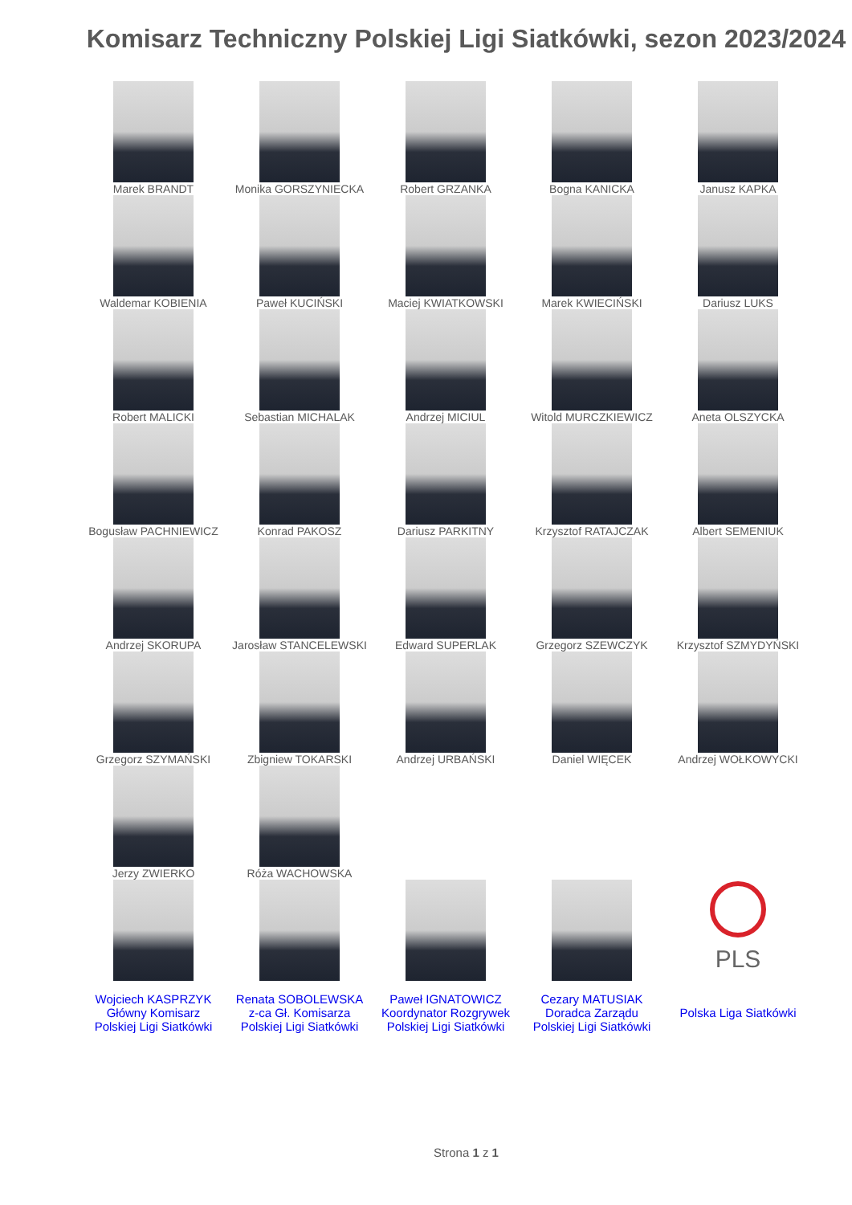Komisarz Techniczny Polskiej Ligi Siatkówki, sezon 2023/2024
| Marek BRANDT | Monika GORSZYNIECKA | Robert GRZANKA | Bogna KANICKA | Janusz KAPKA |
| Waldemar KOBIENIA | Paweł KUCIŃSKI | Maciej KWIATKOWSKI | Marek KWIECIŃSKI | Dariusz LUKS |
| Robert MALICKI | Sebastian MICHALAK | Andrzej MICIUL | Witold MURCZKIEWICZ | Aneta OLSZYCKA |
| Bogusław PACHNIEWICZ | Konrad PAKOSZ | Dariusz PARKITNY | Krzysztof RATAJCZAK | Albert SEMENIUK |
| Andrzej SKORUPA | Jarosław STANCELEWSKI | Edward SUPERLAK | Grzegorz SZEWCZYK | Krzysztof SZMYDYŃSKI |
| Grzegorz SZYMAŃSKI | Zbigniew TOKARSKI | Andrzej URBAŃSKI | Daniel WIĘCEK | Andrzej WOŁKOWYCKI |
| Jerzy ZWIERKO | Róża WACHOWSKA | | | |
| | | | | PLS |
| Wojciech KASPRZYK Główny Komisarz Polskiej Ligi Siatkówki | Renata SOBOLEWSKA z-ca Gł. Komisarza Polskiej Ligi Siatkówki | Paweł IGNATOWICZ Koordynator Rozgrywek Polskiej Ligi Siatkówki | Cezary MATUSIAK Doradca Zarządu Polskiej Ligi Siatkówki | Polska Liga Siatkówki |
Strona 1 z 1